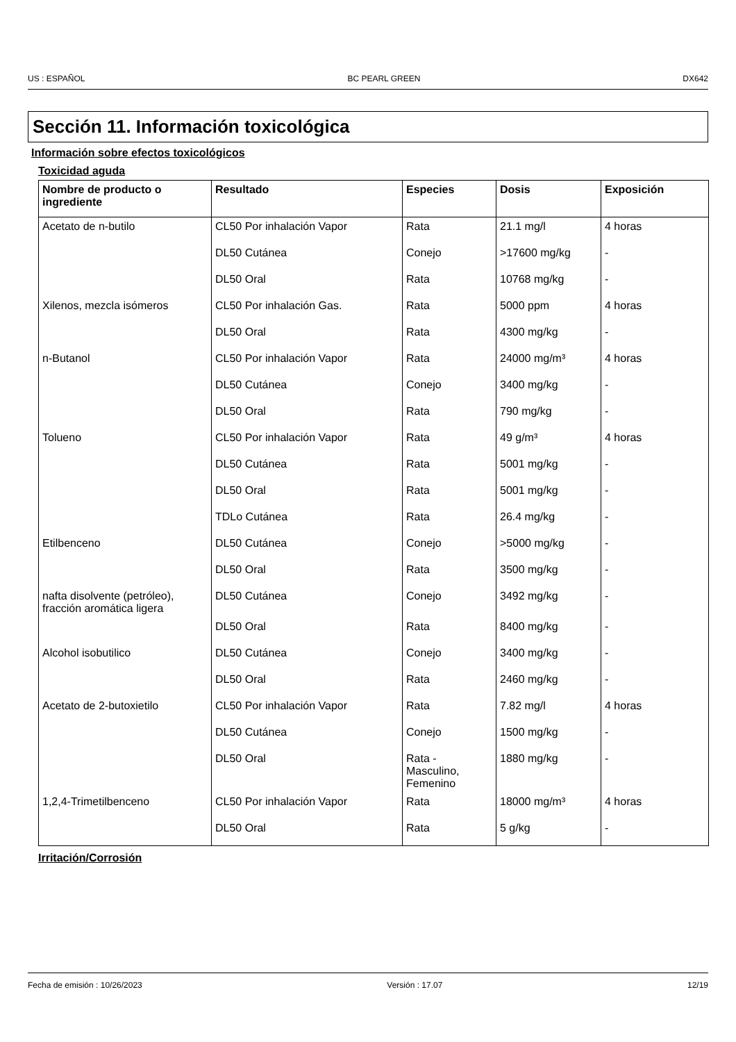US : ESPAÑOL BC PEARL GREEN DX642
Sección 11. Información toxicológica
Información sobre efectos toxicológicos
Toxicidad aguda
| Nombre de producto o ingrediente | Resultado | Especies | Dosis | Exposición |
| --- | --- | --- | --- | --- |
| Acetato de n-butilo | CL50 Por inhalación Vapor | Rata | 21.1 mg/l | 4 horas |
| | DL50 Cutánea | Conejo | >17600 mg/kg | - |
| | DL50 Oral | Rata | 10768 mg/kg | - |
| Xilenos, mezcla isómeros | CL50 Por inhalación Gas. | Rata | 5000 ppm | 4 horas |
| | DL50 Oral | Rata | 4300 mg/kg | - |
| n-Butanol | CL50 Por inhalación Vapor | Rata | 24000 mg/m³ | 4 horas |
| | DL50 Cutánea | Conejo | 3400 mg/kg | - |
| | DL50 Oral | Rata | 790 mg/kg | - |
| Tolueno | CL50 Por inhalación Vapor | Rata | 49 g/m³ | 4 horas |
| | DL50 Cutánea | Rata | 5001 mg/kg | - |
| | DL50 Oral | Rata | 5001 mg/kg | - |
| | TDLo Cutánea | Rata | 26.4 mg/kg | - |
| Etilbenceno | DL50 Cutánea | Conejo | >5000 mg/kg | - |
| | DL50 Oral | Rata | 3500 mg/kg | - |
| nafta disolvente (petróleo), fracción aromática ligera | DL50 Cutánea | Conejo | 3492 mg/kg | - |
| | DL50 Oral | Rata | 8400 mg/kg | - |
| Alcohol isobutilico | DL50 Cutánea | Conejo | 3400 mg/kg | - |
| | DL50 Oral | Rata | 2460 mg/kg | - |
| Acetato de 2-butoxietilo | CL50 Por inhalación Vapor | Rata | 7.82 mg/l | 4 horas |
| | DL50 Cutánea | Conejo | 1500 mg/kg | - |
| | DL50 Oral | Rata - Masculino, Femenino | 1880 mg/kg | - |
| 1,2,4-Trimetilbenceno | CL50 Por inhalación Vapor | Rata | 18000 mg/m³ | 4 horas |
| | DL50 Oral | Rata | 5 g/kg | - |
Irritación/Corrosión
Fecha de emisión : 10/26/2023 Versión : 17.07 12/19